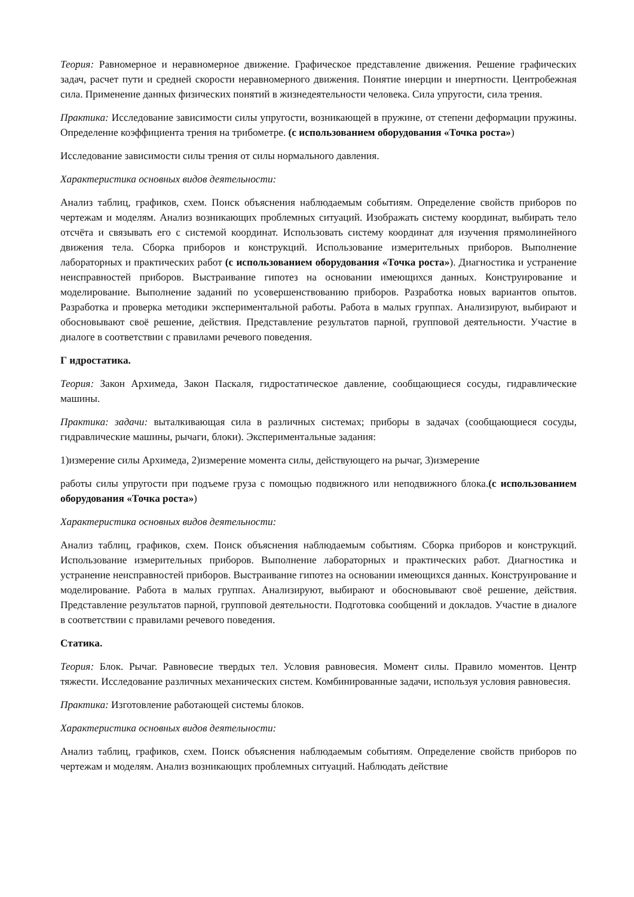Теория: Равномерное и неравномерное движение. Графическое представление движения. Решение графических задач, расчет пути и средней скорости неравномерного движения. Понятие инерции и инертности. Центробежная сила. Применение данных физических понятий в жизнедеятельности человека. Сила упругости, сила трения.
Практика: Исследование зависимости силы упругости, возникающей в пружине, от степени деформации пружины. Определение коэффициента трения на трибометре. (с использованием оборудования «Точка роста»)
Исследование зависимости силы трения от силы нормального давления.
Характеристика основных видов деятельности:
Анализ таблиц, графиков, схем. Поиск объяснения наблюдаемым событиям. Определение свойств приборов по чертежам и моделям. Анализ возникающих проблемных ситуаций. Изображать систему координат, выбирать тело отсчёта и связывать его с системой координат. Использовать систему координат для изучения прямолинейного движения тела. Сборка приборов и конструкций. Использование измерительных приборов. Выполнение лабораторных и практических работ (с использованием оборудования «Точка роста»). Диагностика и устранение неисправностей приборов. Выстраивание гипотез на основании имеющихся данных. Конструирование и моделирование. Выполнение заданий по усовершенствованию приборов. Разработка новых вариантов опытов. Разработка и проверка методики экспериментальной работы. Работа в малых группах. Анализируют, выбирают и обосновывают своё решение, действия. Представление результатов парной, групповой деятельности. Участие в диалоге в соответствии с правилами речевого поведения.
Г идростатика.
Теория: Закон Архимеда, Закон Паскаля, гидростатическое давление, сообщающиеся сосуды, гидравлические машины.
Практика: задачи: выталкивающая сила в различных системах; приборы в задачах (сообщающиеся сосуды, гидравлические машины, рычаги, блоки). Экспериментальные задания:
1)измерение силы Архимеда, 2)измерение момента силы, действующего на рычаг, 3)измерение
работы силы упругости при подъеме груза с помощью подвижного или неподвижного блока.(с использованием оборудования «Точка роста»)
Характеристика основных видов деятельности:
Анализ таблиц, графиков, схем. Поиск объяснения наблюдаемым событиям. Сборка приборов и конструкций. Использование измерительных приборов. Выполнение лабораторных и практических работ. Диагностика и устранение неисправностей приборов. Выстраивание гипотез на основании имеющихся данных. Конструирование и моделирование. Работа в малых группах. Анализируют, выбирают и обосновывают своё решение, действия. Представление результатов парной, групповой деятельности. Подготовка сообщений и докладов. Участие в диалоге в соответствии с правилами речевого поведения.
Статика.
Теория: Блок. Рычаг. Равновесие твердых тел. Условия равновесия. Момент силы. Правило моментов. Центр тяжести. Исследование различных механических систем. Комбинированные задачи, используя условия равновесия.
Практика: Изготовление работающей системы блоков.
Характеристика основных видов деятельности:
Анализ таблиц, графиков, схем. Поиск объяснения наблюдаемым событиям. Определение свойств приборов по чертежам и моделям. Анализ возникающих проблемных ситуаций. Наблюдать действие